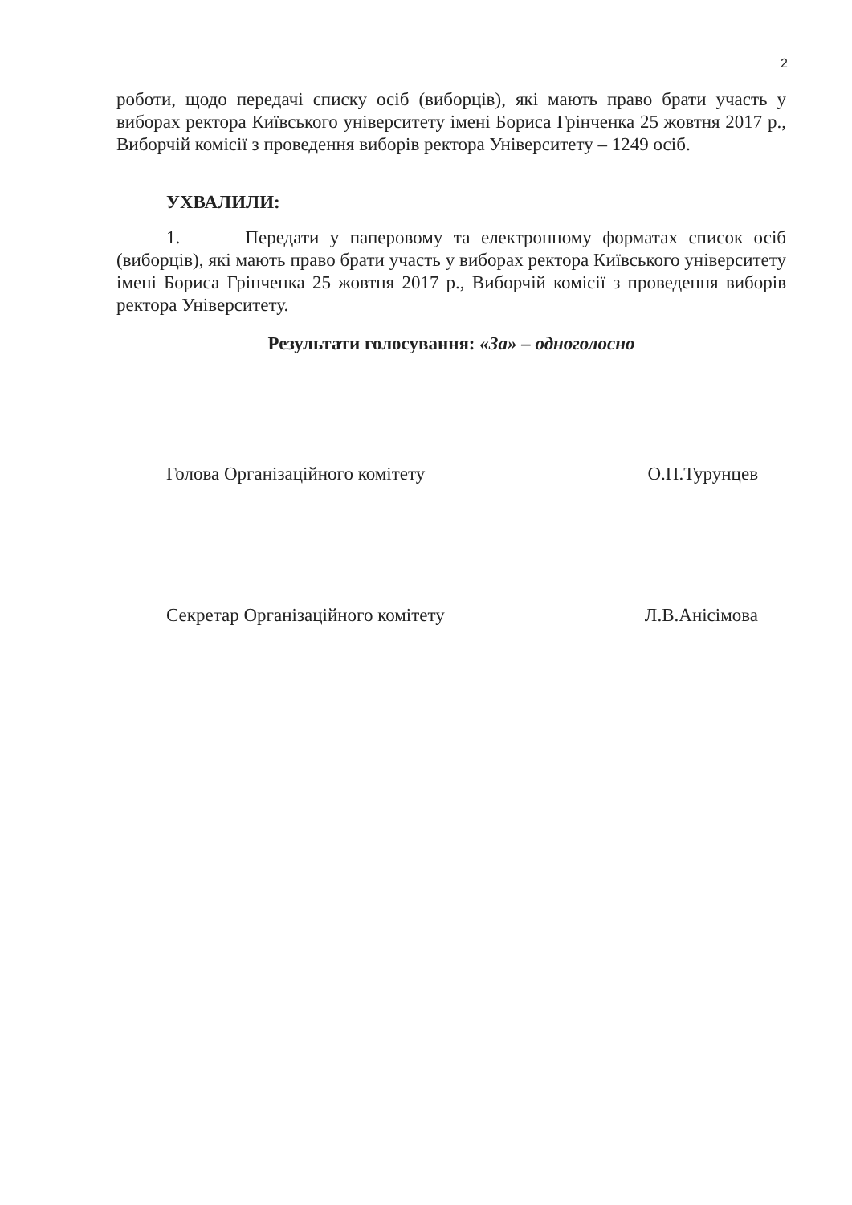2
роботи, щодо передачі списку осіб (виборців), які мають право брати участь у виборах ректора Київського університету імені Бориса Грінченка 25 жовтня 2017 р., Виборчій комісії з проведення виборів ректора Університету – 1249 осіб.
УХВАЛИЛИ:
1. Передати у паперовому та електронному форматах список осіб (виборців), які мають право брати участь у виборах ректора Київського університету імені Бориса Грінченка 25 жовтня 2017 р., Виборчій комісії з проведення виборів ректора Університету.
Результати голосування: «За» – одноголосно
Голова Організаційного комітету О.П.Турунцев
Секретар Організаційного комітету Л.В.Анісімова